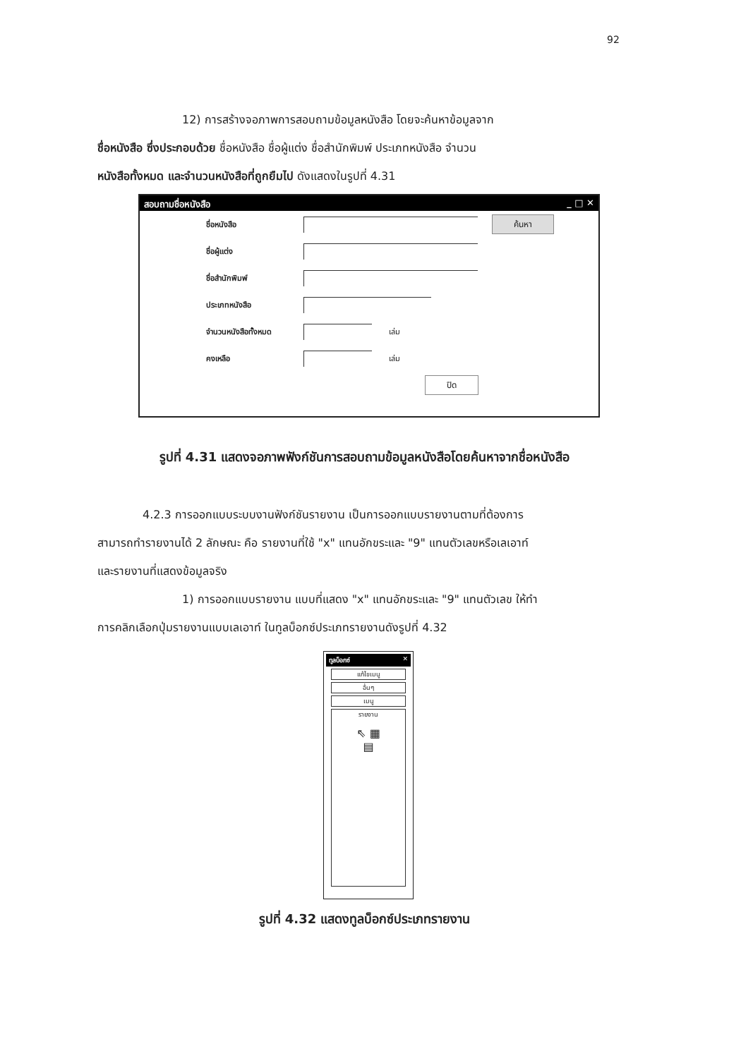92
12) การสร้างจอภาพการสอบถามข้อมูลหนังสือ โดยจะค้นหาข้อมูลจาก
ชื่อหนังสือ ซึ่งประกอบด้วย ชื่อหนังสือ ชื่อผู้แต่ง ชื่อสำนักพิมพ์ ประเภทหนังสือ จำนวน
หนังสือทั้งหมด และจำนวนหนังสือที่ถูกยืมไป ดังแสดงในรูปที่ 4.31
สอบถามชื่อหนังสือ _ □ ✕
ชื่อหนังสือ ค้นหา
ชื่อผู้แต่ง
ชื่อสำนักพิมพ์
ประเภทหนังสือ
จำนวนหนังสือทั้งหมด เล่ม
คงเหลือ เล่ม
ปิด
รูปที่ 4.31 แสดงจอภาพฟังก์ชันการสอบถามข้อมูลหนังสือโดยค้นหาจากชื่อหนังสือ
4.2.3 การออกแบบระบบงานฟังก์ชันรายงาน เป็นการออกแบบรายงานตามที่ต้องการ
สามารถทำรายงานได้ 2 ลักษณะ คือ รายงานที่ใช้ "x" แทนอักขระและ "9" แทนตัวเลขหรือเลเอาท์
และรายงานที่แสดงข้อมูลจริง
1) การออกแบบรายงาน แบบที่แสดง "x" แทนอักขระและ "9" แทนตัวเลข ให้ทำ
การคลิกเลือกปุ่มรายงานแบบเลเอาท์ ในทูลบ็อกซ์ประเภทรายงานดังรูปที่ 4.32
ทูลบ็อกซ์ ✕
แก้ไขเมนู
อื่นๆ
เมนู
รายงาน
⇖ ▦
▤
รูปที่ 4.32 แสดงทูลบ็อกซ์ประเภทรายงาน